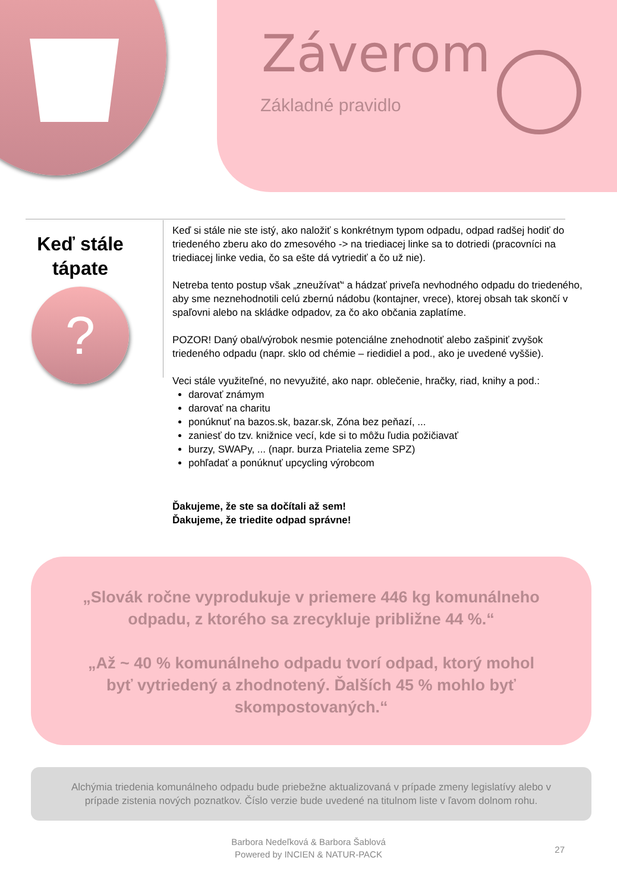Záverom
Základné pravidlo
Keď stále tápate
?
Keď si stále nie ste istý, ako naložiť s konkrétnym typom odpadu, odpad radšej hodiť do triedeného zberu ako do zmesového -> na triediacej linke sa to dotriedi (pracovníci na triediacej linke vedia, čo sa ešte dá vytriediť a čo už nie).
Netreba tento postup však „zneužívať“ a hádzať priveľa nevhodného odpadu do triedeného, aby sme neznehodnotili celú zbernú nádobu (kontajner, vrece), ktorej obsah tak skončí v spaľovni alebo na skládke odpadov, za čo ako občania zaplatíme.
POZOR! Daný obal/výrobok nesmie potenciálne znehodnotiť alebo zašpiniť zvyšok triedeného odpadu (napr. sklo od chémie – riedidiel a pod., ako je uvedené vyššie).
Veci stále využiteľné, no nevyužité, ako napr. oblečenie, hračky, riad, knihy a pod.:
darovať známym
darovať na charitu
ponúknuť na bazos.sk, bazar.sk, Zóna bez peňazí, ...
zaniesť do tzv. knižnice vecí, kde si to môžu ľudia požičiavať
burzy, SWAPy, ... (napr. burza Priatelia zeme SPZ)
pohľadať a ponúknuť upcycling výrobcom
Ďakujeme, že ste sa dočítali až sem!
Ďakujeme, že triedite odpad správne!
„Slovák ročne vyprodukuje v priemere 446 kg komunálneho odpadu, z ktorého sa zrecykluje približne 44 %.“
„Až ~ 40 % komunálneho odpadu tvorí odpad, ktorý mohol byť vytriedený a zhodnotený. Ďalších 45 % mohlo byť skompostovaných.“
Alchýmia triedenia komunálneho odpadu bude priebežne aktualizovaná v prípade zmeny legislatívy alebo v prípade zistenia nových poznatkov. Číslo verzie bude uvedené na titulnom liste v ľavom dolnom rohu.
Barbora Nedeľková & Barbora Šablová
Powered by INCIEN & NATUR-PACK
27